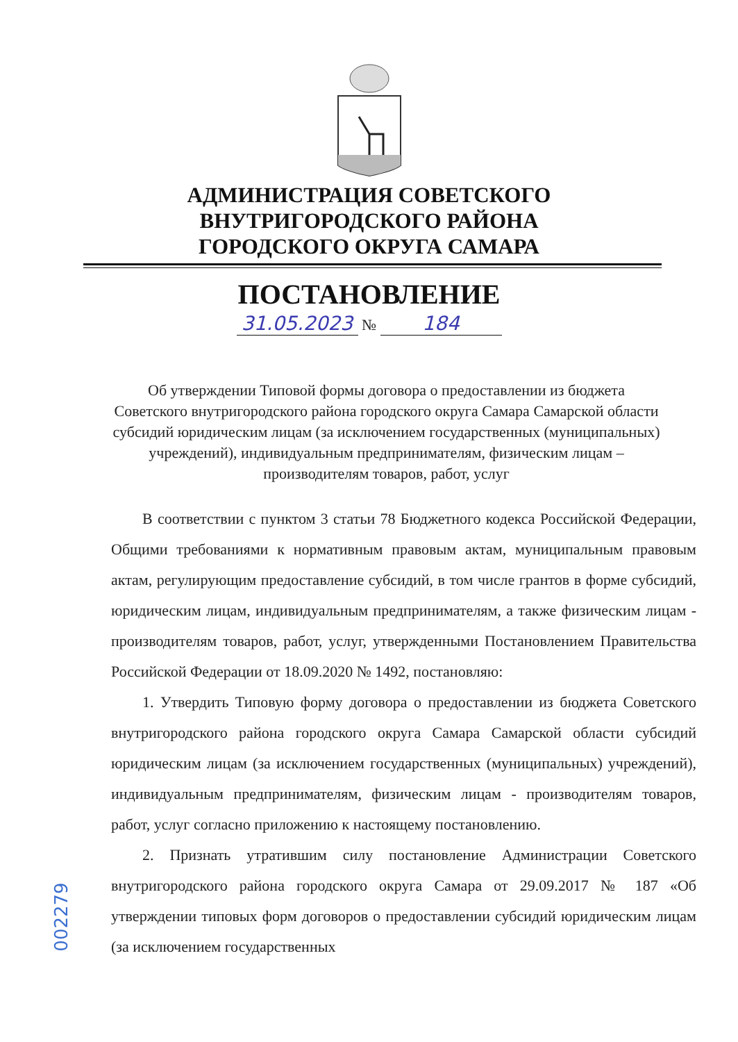АДМИНИСТРАЦИЯ СОВЕТСКОГО
ВНУТРИГОРОДСКОГО РАЙОНА
ГОРОДСКОГО ОКРУГА САМАРА
ПОСТАНОВЛЕНИЕ
31.05.2023 № 184
Об утверждении Типовой формы договора о предоставлении из бюджета Советского внутригородского района городского округа Самара Самарской области субсидий юридическим лицам (за исключением государственных (муниципальных) учреждений), индивидуальным предпринимателям, физическим лицам – производителям товаров, работ, услуг
В соответствии с пунктом 3 статьи 78 Бюджетного кодекса Российской Федерации, Общими требованиями к нормативным правовым актам, муниципальным правовым актам, регулирующим предоставление субсидий, в том числе грантов в форме субсидий, юридическим лицам, индивидуальным предпринимателям, а также физическим лицам - производителям товаров, работ, услуг, утвержденными Постановлением Правительства Российской Федерации от 18.09.2020 № 1492, постановляю:
1. Утвердить Типовую форму договора о предоставлении из бюджета Советского внутригородского района городского округа Самара Самарской области субсидий юридическим лицам (за исключением государственных (муниципальных) учреждений), индивидуальным предпринимателям, физическим лицам - производителям товаров, работ, услуг согласно приложению к настоящему постановлению.
2. Признать утратившим силу постановление Администрации Советского внутригородского района городского округа Самара от 29.09.2017 № 187 «Об утверждении типовых форм договоров о предоставлении субсидий юридическим лицам (за исключением государственных
002279